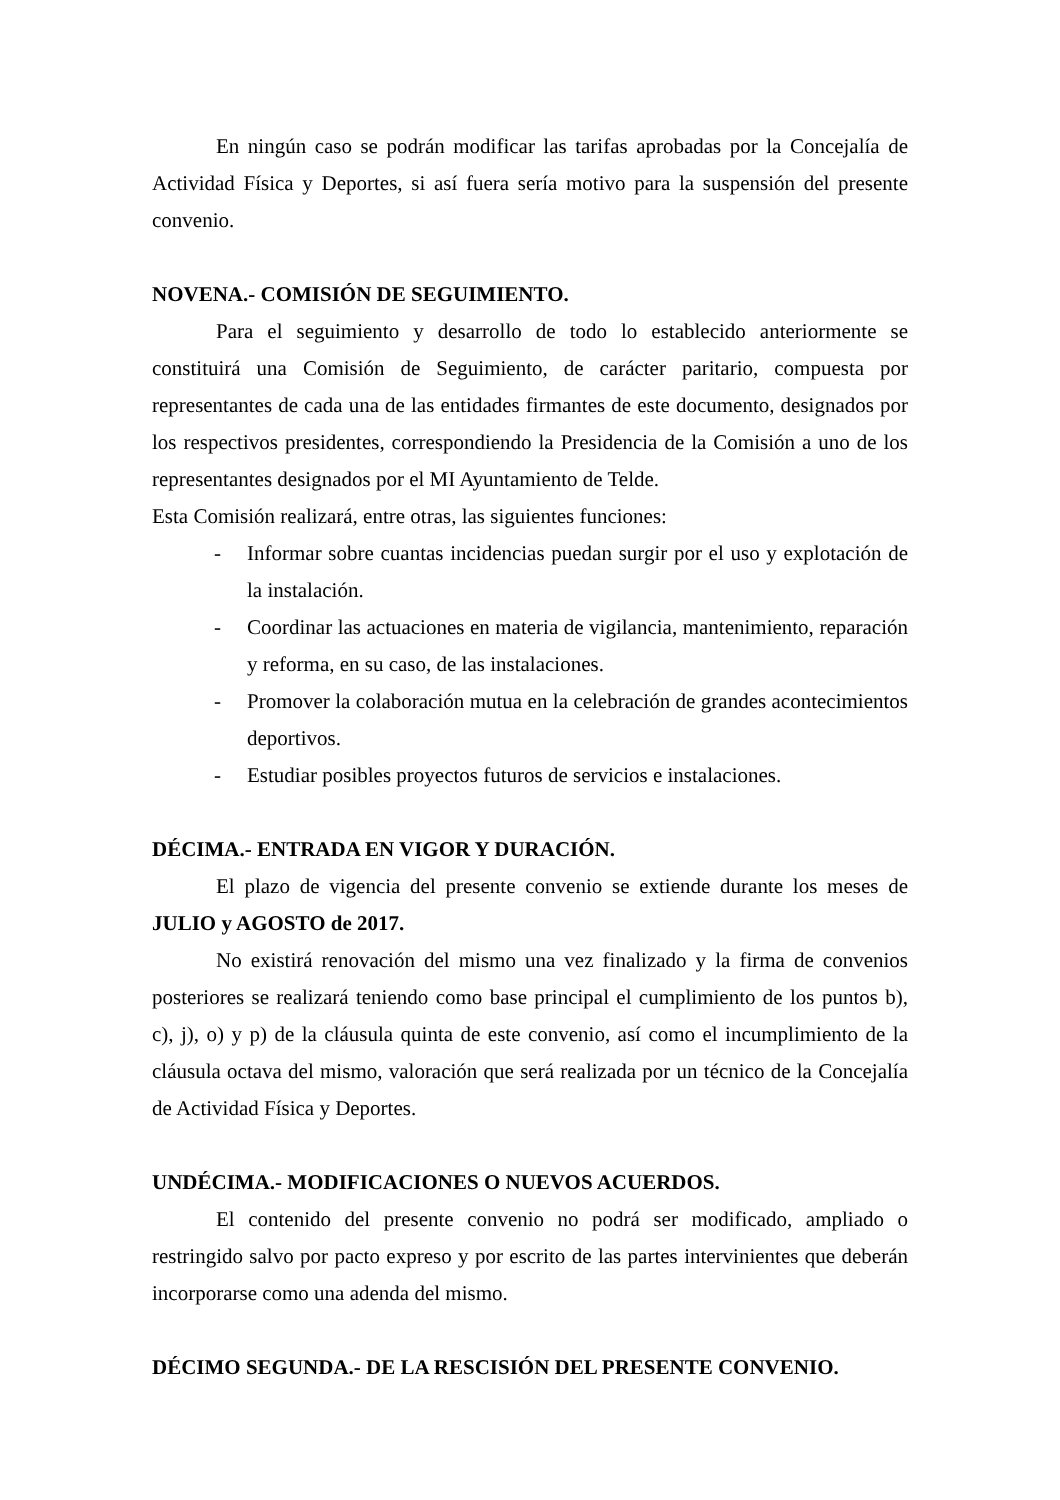En ningún caso se podrán modificar las tarifas aprobadas por la Concejalía de Actividad Física y Deportes, si así fuera sería motivo para la suspensión del presente convenio.
NOVENA.- COMISIÓN DE SEGUIMIENTO.
Para el seguimiento y desarrollo de todo lo establecido anteriormente se constituirá una Comisión de Seguimiento, de carácter paritario, compuesta por representantes de cada una de las entidades firmantes de este documento, designados por los respectivos presidentes, correspondiendo la Presidencia de la Comisión a uno de los representantes designados por el MI Ayuntamiento de Telde.
Esta Comisión realizará, entre otras, las siguientes funciones:
- Informar sobre cuantas incidencias puedan surgir por el uso y explotación de la instalación.
- Coordinar las actuaciones en materia de vigilancia, mantenimiento, reparación y reforma, en su caso, de las instalaciones.
- Promover la colaboración mutua en la celebración de grandes acontecimientos deportivos.
- Estudiar posibles proyectos futuros de servicios e instalaciones.
DÉCIMA.- ENTRADA EN VIGOR Y DURACIÓN.
El plazo de vigencia del presente convenio se extiende durante los meses de JULIO y AGOSTO de 2017.
No existirá renovación del mismo una vez finalizado y la firma de convenios posteriores se realizará teniendo como base principal el cumplimiento de los puntos b), c), j), o) y p) de la cláusula quinta de este convenio, así como el incumplimiento de la cláusula octava del mismo, valoración que será realizada por un técnico de la Concejalía de Actividad Física y Deportes.
UNDÉCIMA.- MODIFICACIONES O NUEVOS ACUERDOS.
El contenido del presente convenio no podrá ser modificado, ampliado o restringido salvo por pacto expreso y por escrito de las partes intervinientes que deberán incorporarse como una adenda del mismo.
DÉCIMO SEGUNDA.- DE LA RESCISIÓN DEL PRESENTE CONVENIO.